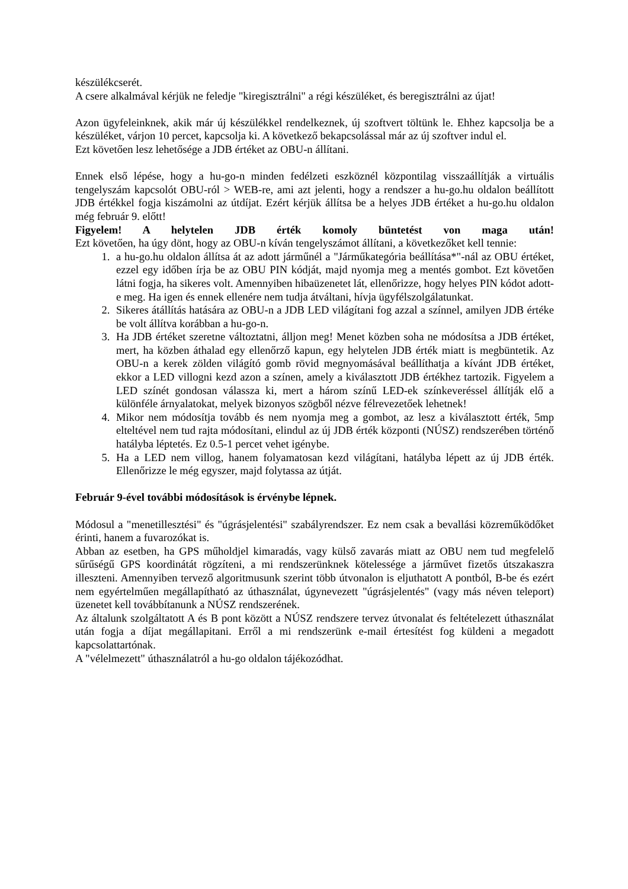készülékcserét.
A csere alkalmával kérjük ne feledje "kiregisztrálni" a régi készüléket, és beregisztrálni az újat!
Azon ügyfeleinknek, akik már új készülékkel rendelkeznek, új szoftvert töltünk le. Ehhez kapcsolja be a készüléket, várjon 10 percet, kapcsolja ki. A következő bekapcsolással már az új szoftver indul el.
Ezt követően lesz lehetősége a JDB értéket az OBU-n állítani.
Ennek első lépése, hogy a hu-go-n minden fedélzeti eszköznél központilag visszaállítják a virtuális tengelyszám kapcsolót OBU-ról > WEB-re, ami azt jelenti, hogy a rendszer a hu-go.hu oldalon beállított JDB értékkel fogja kiszámolni az útdíjat. Ezért kérjük állítsa be a helyes JDB értéket a hu-go.hu oldalon még február 9. előtt!
Figyelem! A helytelen JDB érték komoly büntetést von maga után!
Ezt követően, ha úgy dönt, hogy az OBU-n kíván tengelyszámot állítani, a következőket kell tennie:
1. a hu-go.hu oldalon állítsa át az adott járműnél a "Járműkategória beállítása*"-nál az OBU értéket, ezzel egy időben írja be az OBU PIN kódját, majd nyomja meg a mentés gombot. Ezt követően látni fogja, ha sikeres volt. Amennyiben hibaüzenetet lát, ellenőrizze, hogy helyes PIN kódot adott-e meg. Ha igen és ennek ellenére nem tudja átváltani, hívja ügyfélszolgálatunkat.
2. Sikeres átállítás hatására az OBU-n a JDB LED világítani fog azzal a színnel, amilyen JDB értéke be volt állítva korábban a hu-go-n.
3. Ha JDB értéket szeretne változtatni, álljon meg! Menet közben soha ne módosítsa a JDB értéket, mert, ha közben áthalad egy ellenőrző kapun, egy helytelen JDB érték miatt is megbüntetik. Az OBU-n a kerek zölden világító gomb rövid megnyomásával beállíthatja a kívánt JDB értéket, ekkor a LED villogni kezd azon a színen, amely a kiválasztott JDB értékhez tartozik. Figyelem a LED színét gondosan válassza ki, mert a három színű LED-ek színkeveréssel állítják elő a különféle árnyalatokat, melyek bizonyos szögből nézve félrevezetőek lehetnek!
4. Mikor nem módosítja tovább és nem nyomja meg a gombot, az lesz a kiválasztott érték, 5mp elteltével nem tud rajta módosítani, elindul az új JDB érték központi (NÚSZ) rendszerében történő hatályba léptetés. Ez 0.5-1 percet vehet igénybe.
5. Ha a LED nem villog, hanem folyamatosan kezd világítani, hatályba lépett az új JDB érték. Ellenőrizze le még egyszer, majd folytassa az útját.
Február 9-ével további módosítások is érvénybe lépnek.
Módosul a "menetillesztési" és "úgrásjelentési" szabályrendszer. Ez nem csak a bevallási közreműködőket érinti, hanem a fuvarozókat is.
Abban az esetben, ha GPS műholdjel kimaradás, vagy külső zavarás miatt az OBU nem tud megfelelő sűrűségű GPS koordinátát rögzíteni, a mi rendszerünknek kötelessége a járművet fizetős útszakaszra illeszteni. Amennyiben tervező algoritmusunk szerint több útvonalon is eljuthatott A pontból, B-be és ezért nem egyértelműen megállapítható az úthasználat, úgynevezett "úgrásjelentés" (vagy más néven teleport) üzenetet kell továbbítanunk a NÚSZ rendszerének.
Az általunk szolgáltatott A és B pont között a NÚSZ rendszere tervez útvonalat és feltételezett úthasználat után fogja a díjat megállapitani. Erről a mi rendszerünk e-mail értesítést fog küldeni a megadott kapcsolattartónak.
A "vélelmezett" úthasználatról a hu-go oldalon tájékozódhat.